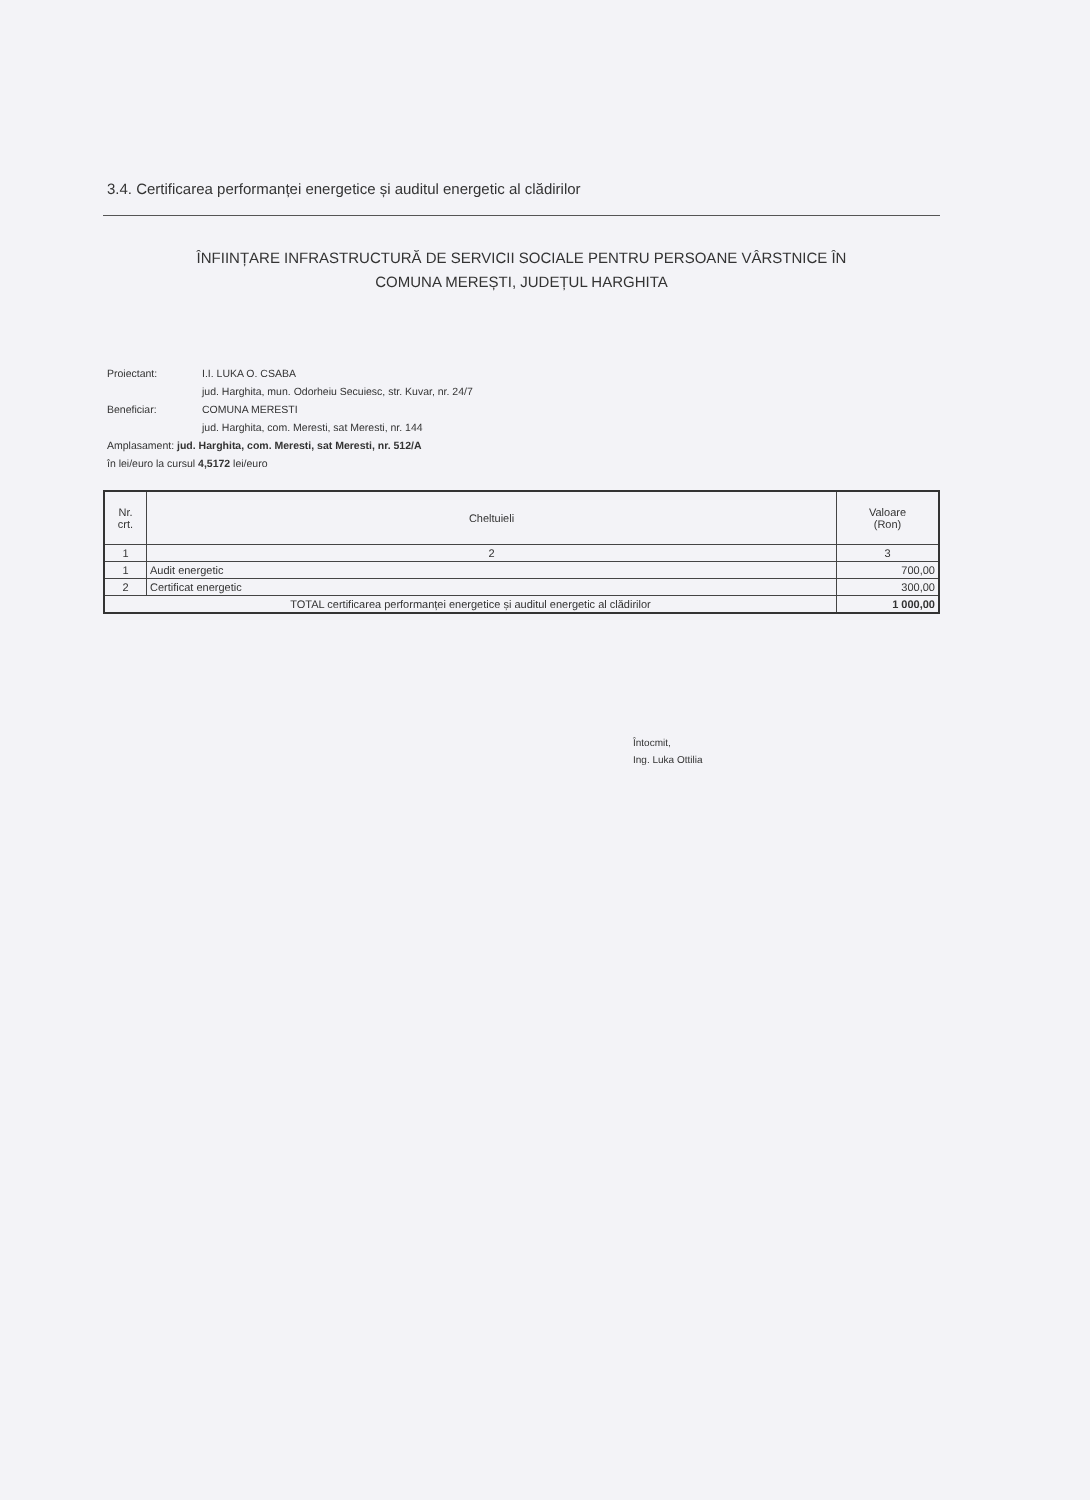3.4. Certificarea performanței energetice și auditul energetic al clădirilor
ÎNFIINȚARE INFRASTRUCTURĂ DE SERVICII SOCIALE PENTRU PERSOANE VÂRSTNICE ÎN
COMUNA MEREȘTI, JUDEȚUL HARGHITA
Proiectant: I.I. LUKA O. CSABA
jud. Harghita, mun. Odorheiu Secuiesc, str. Kuvar, nr. 24/7
Beneficiar: COMUNA MERESTI
jud. Harghita, com. Meresti, sat Meresti, nr. 144
Amplasament: jud. Harghita, com. Meresti, sat Meresti, nr. 512/A
în lei/euro la cursul 4,5172 lei/euro
| Nr. crt. | Cheltuieli | Valoare (Ron) |
| --- | --- | --- |
| 1 | 2 | 3 |
| 1 | Audit energetic | 700,00 |
| 2 | Certificat energetic | 300,00 |
| TOTAL certificarea performanței energetice și auditul energetic al clădirilor | | 1 000,00 |
Întocmit,
Ing. Luka Ottilia